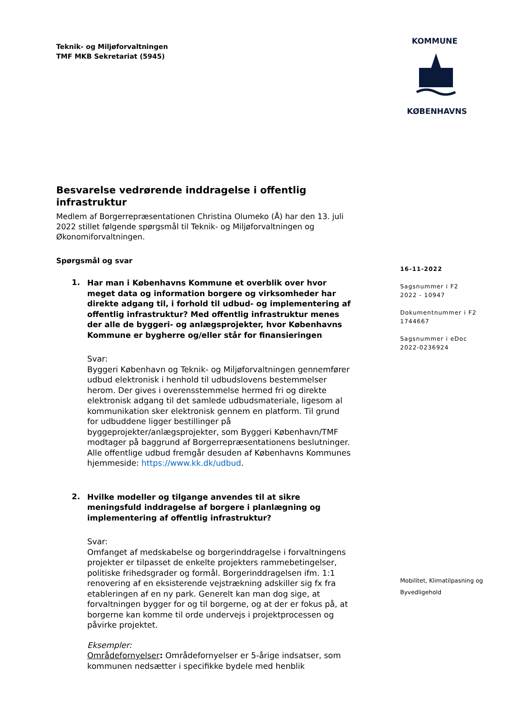Teknik- og Miljøforvaltningen
TMF MKB Sekretariat (5945)
KOMMUNE
KØBENHAVNS
16-11-2022
Sagsnummer i F2
2022 - 10947
Dokumentnummer i F2
1744667
Sagsnummer i eDoc
2022-0236924
Mobilitet, Klimatilpasning og Byvedligehold
Besvarelse vedrørende inddragelse i offentlig infrastruktur
Medlem af Borgerrepræsentationen Christina Olumeko (Å) har den 13. juli 2022 stillet følgende spørgsmål til Teknik- og Miljøforvaltningen og Økonomiforvaltningen.
Spørgsmål og svar
1.
Har man i Københavns Kommune et overblik over hvor meget data og information borgere og virksomheder har direkte adgang til, i forhold til udbud- og implementering af offentlig infrastruktur? Med offentlig infrastruktur menes der alle de byggeri- og anlægsprojekter, hvor Københavns Kommune er bygherre og/eller står for finansieringen
Svar:
Byggeri København og Teknik- og Miljøforvaltningen gennemfører udbud elektronisk i henhold til udbudslovens bestemmelser herom. Der gives i overensstemmelse hermed fri og direkte elektronisk adgang til det samlede udbudsmateriale, ligesom al kommunikation sker elektronisk gennem en platform. Til grund for udbuddene ligger bestillinger på byggeprojekter/anlægsprojekter, som Byggeri København/TMF modtager på baggrund af Borgerrepræsentationens beslutninger. Alle offentlige udbud fremgår desuden af Københavns Kommunes hjemmeside: https://www.kk.dk/udbud.
2.
Hvilke modeller og tilgange anvendes til at sikre meningsfuld inddragelse af borgere i planlægning og implementering af offentlig infrastruktur?
Svar:
Omfanget af medskabelse og borgerinddragelse i forvaltningens projekter er tilpasset de enkelte projekters rammebetingelser, politiske frihedsgrader og formål. Borgerinddragelsen ifm. 1:1 renovering af en eksisterende vejstrækning adskiller sig fx fra etableringen af en ny park. Generelt kan man dog sige, at forvaltningen bygger for og til borgerne, og at der er fokus på, at borgerne kan komme til orde undervejs i projektprocessen og påvirke projektet.
Eksempler:
Områdefornyelser: Områdefornyelser er 5-årige indsatser, som kommunen nedsætter i specifikke bydele med henblik